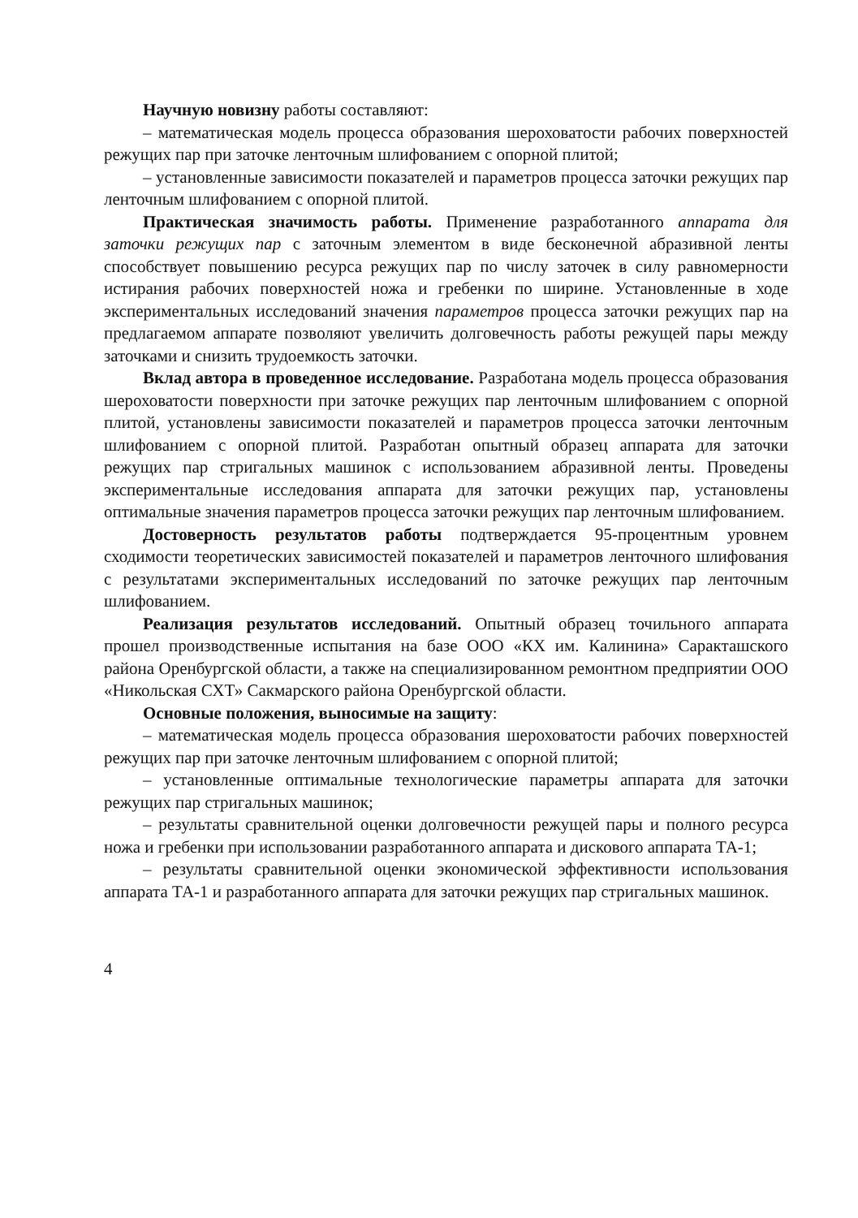Научную новизну работы составляют:
– математическая модель процесса образования шероховатости рабочих поверхностей режущих пар при заточке ленточным шлифованием с опорной плитой;
– установленные зависимости показателей и параметров процесса заточки режущих пар ленточным шлифованием с опорной плитой.
Практическая значимость работы. Применение разработанного аппарата для заточки режущих пар с заточным элементом в виде бесконечной абразивной ленты способствует повышению ресурса режущих пар по числу заточек в силу равномерности истирания рабочих поверхностей ножа и гребенки по ширине. Установленные в ходе экспериментальных исследований значения параметров процесса заточки режущих пар на предлагаемом аппарате позволяют увеличить долговечность работы режущей пары между заточками и снизить трудоемкость заточки.
Вклад автора в проведенное исследование. Разработана модель процесса образования шероховатости поверхности при заточке режущих пар ленточным шлифованием с опорной плитой, установлены зависимости показателей и параметров процесса заточки ленточным шлифованием с опорной плитой. Разработан опытный образец аппарата для заточки режущих пар стригальных машинок с использованием абразивной ленты. Проведены экспериментальные исследования аппарата для заточки режущих пар, установлены оптимальные значения параметров процесса заточки режущих пар ленточным шлифованием.
Достоверность результатов работы подтверждается 95-процентным уровнем сходимости теоретических зависимостей показателей и параметров ленточного шлифования с результатами экспериментальных исследований по заточке режущих пар ленточным шлифованием.
Реализация результатов исследований. Опытный образец точильного аппарата прошел производственные испытания на базе ООО «КХ им. Калинина» Саракташского района Оренбургской области, а также на специализированном ремонтном предприятии ООО «Никольская СХТ» Сакмарского района Оренбургской области.
Основные положения, выносимые на защиту:
– математическая модель процесса образования шероховатости рабочих поверхностей режущих пар при заточке ленточным шлифованием с опорной плитой;
– установленные оптимальные технологические параметры аппарата для заточки режущих пар стригальных машинок;
– результаты сравнительной оценки долговечности режущей пары и полного ресурса ножа и гребенки при использовании разработанного аппарата и дискового аппарата ТА-1;
– результаты сравнительной оценки экономической эффективности использования аппарата ТА-1 и разработанного аппарата для заточки режущих пар стригальных машинок.
4